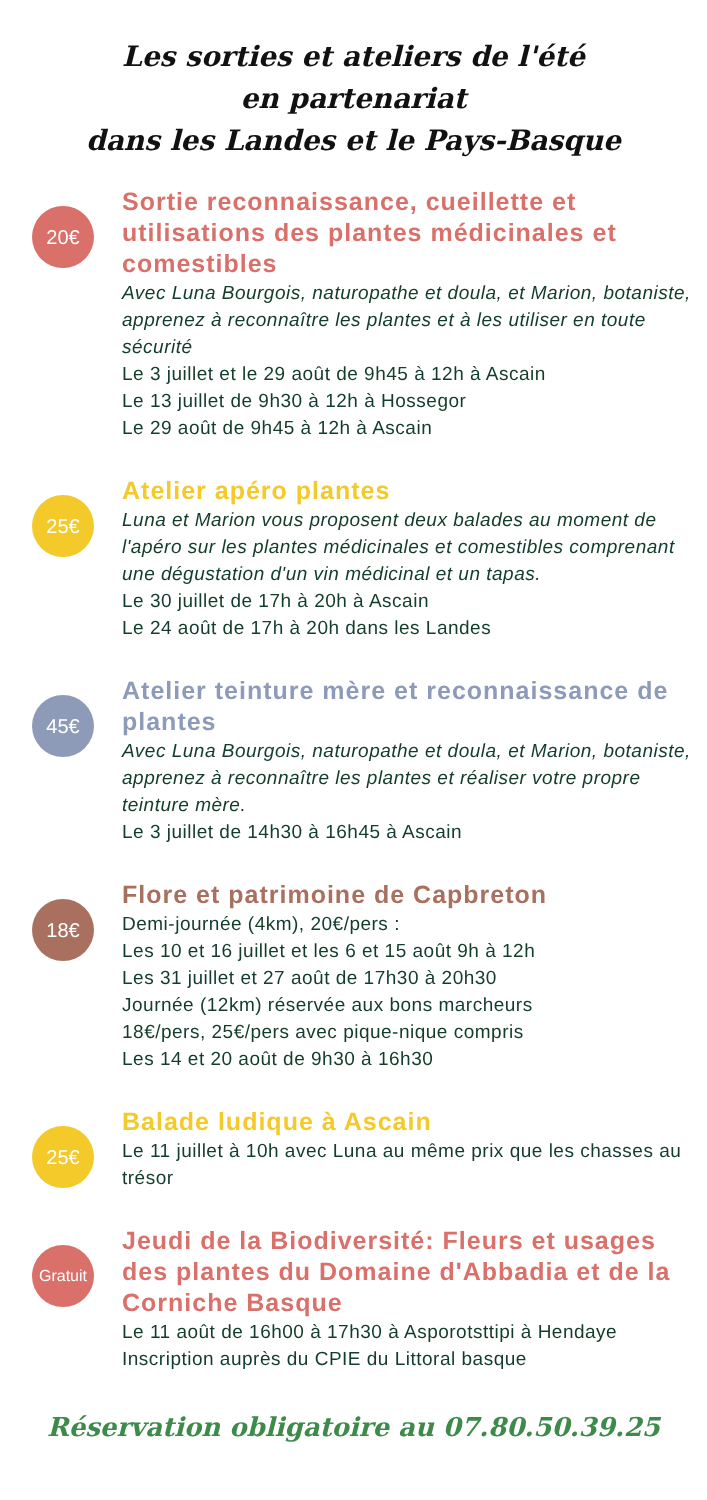Les sorties et ateliers de l'été
en partenariat
dans les Landes et le Pays-Basque
20€
Sortie reconnaissance, cueillette et utilisations des plantes médicinales et comestibles
Avec Luna Bourgois, naturopathe et doula, et Marion, botaniste, apprenez à reconnaître les plantes et à les utiliser en toute sécurité
Le 3 juillet et le 29 août de 9h45 à 12h à Ascain
Le 13 juillet de 9h30 à 12h à Hossegor
Le 29 août de 9h45 à 12h à Ascain
25€
Atelier apéro plantes
Luna et Marion vous proposent deux balades au moment de l'apéro sur les plantes médicinales et comestibles comprenant une dégustation d'un vin médicinal et un tapas.
Le 30 juillet de 17h à 20h à Ascain
Le 24 août de 17h à 20h dans les Landes
45€
Atelier teinture mère et reconnaissance de plantes
Avec Luna Bourgois, naturopathe et doula, et Marion, botaniste, apprenez à reconnaître les plantes et réaliser votre propre teinture mère.
Le 3 juillet de 14h30 à 16h45 à Ascain
18€
Flore et patrimoine de Capbreton
Demi-journée (4km), 20€/pers :
Les 10 et 16 juillet et les 6 et 15 août 9h à 12h
Les 31 juillet et 27 août de 17h30 à 20h30
Journée (12km) réservée aux bons marcheurs
18€/pers, 25€/pers avec pique-nique compris
Les 14 et 20 août de 9h30 à 16h30
25€
Balade ludique à Ascain
Le 11 juillet à 10h avec Luna au même prix que les chasses au trésor
Gratuit
Jeudi de la Biodiversité: Fleurs et usages des plantes du Domaine d'Abbadia et de la Corniche Basque
Le 11 août de 16h00 à 17h30 à Asporotsttipi à Hendaye
Inscription auprès du CPIE du Littoral basque
Réservation obligatoire au 07.80.50.39.25